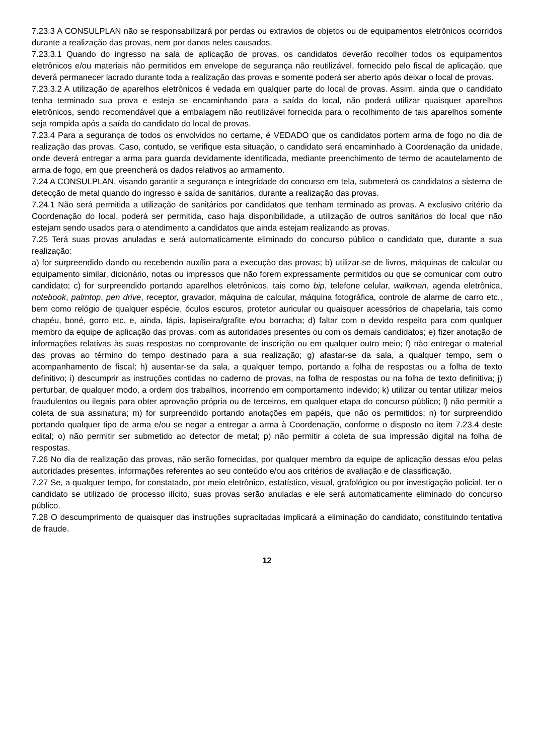7.23.3 A CONSULPLAN não se responsabilizará por perdas ou extravios de objetos ou de equipamentos eletrônicos ocorridos durante a realização das provas, nem por danos neles causados.
7.23.3.1 Quando do ingresso na sala de aplicação de provas, os candidatos deverão recolher todos os equipamentos eletrônicos e/ou materiais não permitidos em envelope de segurança não reutilizável, fornecido pelo fiscal de aplicação, que deverá permanecer lacrado durante toda a realização das provas e somente poderá ser aberto após deixar o local de provas.
7.23.3.2 A utilização de aparelhos eletrônicos é vedada em qualquer parte do local de provas. Assim, ainda que o candidato tenha terminado sua prova e esteja se encaminhando para a saída do local, não poderá utilizar quaisquer aparelhos eletrônicos, sendo recomendável que a embalagem não reutilizável fornecida para o recolhimento de tais aparelhos somente seja rompida após a saída do candidato do local de provas.
7.23.4 Para a segurança de todos os envolvidos no certame, é VEDADO que os candidatos portem arma de fogo no dia de realização das provas. Caso, contudo, se verifique esta situação, o candidato será encaminhado à Coordenação da unidade, onde deverá entregar a arma para guarda devidamente identificada, mediante preenchimento de termo de acautelamento de arma de fogo, em que preencherá os dados relativos ao armamento.
7.24 A CONSULPLAN, visando garantir a segurança e integridade do concurso em tela, submeterá os candidatos a sistema de detecção de metal quando do ingresso e saída de sanitários, durante a realização das provas.
7.24.1 Não será permitida a utilização de sanitários por candidatos que tenham terminado as provas. A exclusivo critério da Coordenação do local, poderá ser permitida, caso haja disponibilidade, a utilização de outros sanitários do local que não estejam sendo usados para o atendimento a candidatos que ainda estejam realizando as provas.
7.25 Terá suas provas anuladas e será automaticamente eliminado do concurso público o candidato que, durante a sua realização:
a) for surpreendido dando ou recebendo auxílio para a execução das provas; b) utilizar-se de livros, máquinas de calcular ou equipamento similar, dicionário, notas ou impressos que não forem expressamente permitidos ou que se comunicar com outro candidato; c) for surpreendido portando aparelhos eletrônicos, tais como bip, telefone celular, walkman, agenda eletrônica, notebook, palmtop, pen drive, receptor, gravador, máquina de calcular, máquina fotográfica, controle de alarme de carro etc., bem como relógio de qualquer espécie, óculos escuros, protetor auricular ou quaisquer acessórios de chapelaria, tais como chapéu, boné, gorro etc. e, ainda, lápis, lapiseira/grafite e/ou borracha; d) faltar com o devido respeito para com qualquer membro da equipe de aplicação das provas, com as autoridades presentes ou com os demais candidatos; e) fizer anotação de informações relativas às suas respostas no comprovante de inscrição ou em qualquer outro meio; f) não entregar o material das provas ao término do tempo destinado para a sua realização; g) afastar-se da sala, a qualquer tempo, sem o acompanhamento de fiscal; h) ausentar-se da sala, a qualquer tempo, portando a folha de respostas ou a folha de texto definitivo; i) descumprir as instruções contidas no caderno de provas, na folha de respostas ou na folha de texto definitiva; j) perturbar, de qualquer modo, a ordem dos trabalhos, incorrendo em comportamento indevido; k) utilizar ou tentar utilizar meios fraudulentos ou ilegais para obter aprovação própria ou de terceiros, em qualquer etapa do concurso público; l) não permitir a coleta de sua assinatura; m) for surpreendido portando anotações em papéis, que não os permitidos; n) for surpreendido portando qualquer tipo de arma e/ou se negar a entregar a arma à Coordenação, conforme o disposto no item 7.23.4 deste edital; o) não permitir ser submetido ao detector de metal; p) não permitir a coleta de sua impressão digital na folha de respostas.
7.26 No dia de realização das provas, não serão fornecidas, por qualquer membro da equipe de aplicação dessas e/ou pelas autoridades presentes, informações referentes ao seu conteúdo e/ou aos critérios de avaliação e de classificação.
7.27 Se, a qualquer tempo, for constatado, por meio eletrônico, estatístico, visual, grafológico ou por investigação policial, ter o candidato se utilizado de processo ilícito, suas provas serão anuladas e ele será automaticamente eliminado do concurso público.
7.28 O descumprimento de quaisquer das instruções supracitadas implicará a eliminação do candidato, constituindo tentativa de fraude.
12